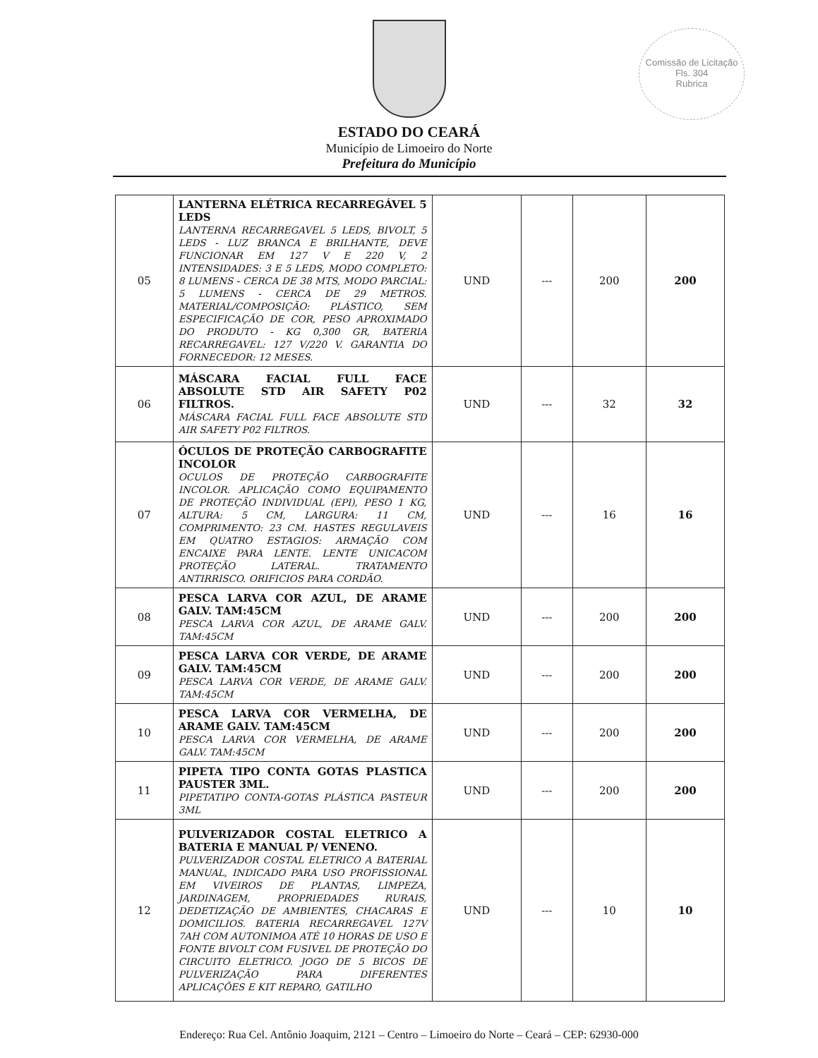Comissão de Licitação
Fls. 304
Rubrica
ESTADO DO CEARÁ
Município de Limoeiro do Norte
Prefeitura do Município
| 05 | LANTERNA ELÉTRICA RECARREGÁVEL 5 LEDS LANTERNA RECARREGAVEL 5 LEDS, BIVOLT, 5 LEDS - LUZ BRANCA E BRILHANTE, DEVE FUNCIONAR EM 127 V E 220 V, 2 INTENSIDADES: 3 E 5 LEDS, MODO COMPLETO: 8 LUMENS - CERCA DE 38 MTS, MODO PARCIAL: 5 LUMENS - CERCA DE 29 METROS. MATERIAL/COMPOSIÇÃO: PLÁSTICO, SEM ESPECIFICAÇÃO DE COR, PESO APROXIMADO DO PRODUTO - KG 0,300 GR, BATERIA RECARREGAVEL: 127 V/220 V. GARANTIA DO FORNECEDOR: 12 MESES. | UND | --- | 200 | 200 |
| 06 | MÁSCARA FACIAL FULL FACE ABSOLUTE STD AIR SAFETY P02 FILTROS. MÁSCARA FACIAL FULL FACE ABSOLUTE STD AIR SAFETY P02 FILTROS. | UND | --- | 32 | 32 |
| 07 | ÓCULOS DE PROTEÇÃO CARBOGRAFITE INCOLOR OCULOS DE PROTEÇÃO CARBOGRAFITE INCOLOR. APLICAÇÃO COMO EQUIPAMENTO DE PROTEÇÃO INDIVIDUAL (EPI), PESO 1 KG, ALTURA: 5 CM, LARGURA: 11 CM, COMPRIMENTO: 23 CM. HASTES REGULAVEIS EM QUATRO ESTAGIOS: ARMAÇÃO COM ENCAIXE PARA LENTE. LENTE UNICACOM PROTEÇÃO LATERAL. TRATAMENTO ANTIRRISCO. ORIFICIOS PARA CORDÃO. | UND | --- | 16 | 16 |
| 08 | PESCA LARVA COR AZUL, DE ARAME GALV. TAM:45CM PESCA LARVA COR AZUL, DE ARAME GALV. TAM:45CM | UND | --- | 200 | 200 |
| 09 | PESCA LARVA COR VERDE, DE ARAME GALV. TAM:45CM PESCA LARVA COR VERDE, DE ARAME GALV. TAM:45CM | UND | --- | 200 | 200 |
| 10 | PESCA LARVA COR VERMELHA, DE ARAME GALV. TAM:45CM PESCA LARVA COR VERMELHA, DE ARAME GALV. TAM:45CM | UND | --- | 200 | 200 |
| 11 | PIPETA TIPO CONTA GOTAS PLASTICA PAUSTER 3ML. PIPETATIPO CONTA-GOTAS PLÁSTICA PASTEUR 3ML | UND | --- | 200 | 200 |
| 12 | PULVERIZADOR COSTAL ELETRICO A BATERIA E MANUAL P/ VENENO. PULVERIZADOR COSTAL ELETRICO A BATERIAL MANUAL, INDICADO PARA USO PROFISSIONAL EM VIVEIROS DE PLANTAS, LIMPEZA, JARDINAGEM, PROPRIEDADES RURAIS, DEDETIZAÇÃO DE AMBIENTES, CHACARAS E DOMICILIOS. BATERIA RECARREGAVEL 127V 7AH COM AUTONIMOA ATÉ 10 HORAS DE USO E FONTE BIVOLT COM FUSIVEL DE PROTEÇÃO DO CIRCUITO ELETRICO. JOGO DE 5 BICOS DE PULVERIZAÇÃO PARA DIFERENTES APLICAÇÕES E KIT REPARO, GATILHO | UND | --- | 10 | 10 |
Endereço: Rua Cel. Antônio Joaquim, 2121 – Centro – Limoeiro do Norte – Ceará – CEP: 62930-000